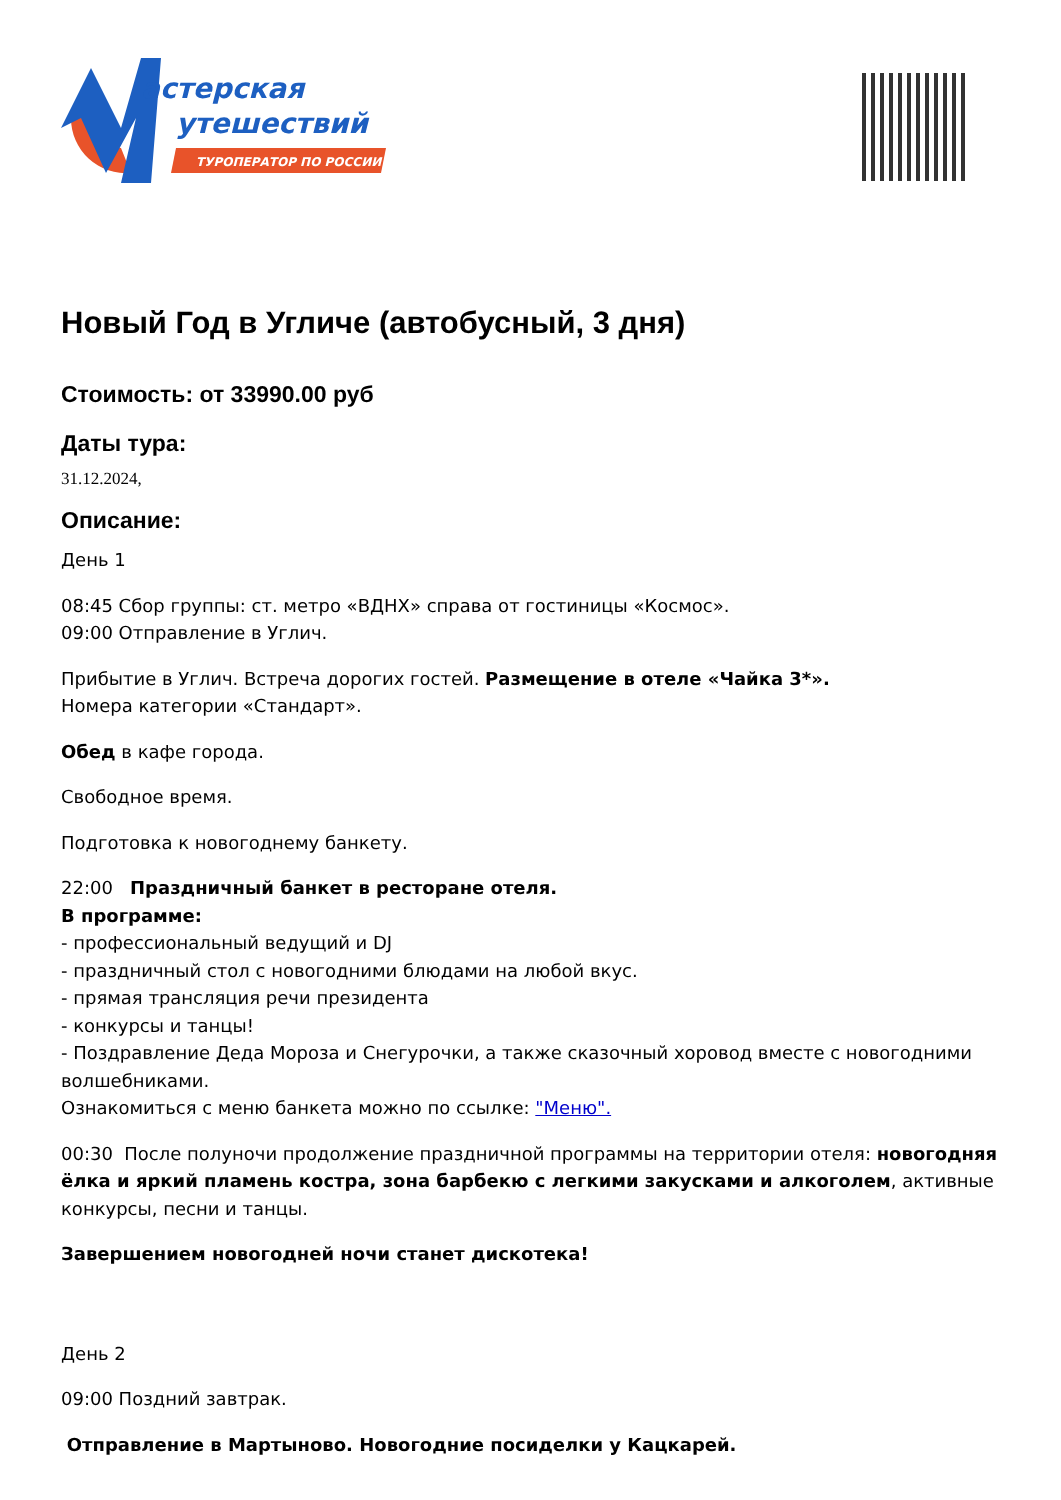астерская
утешествий
ТУРОПЕРАТОР ПО РОССИИ
Новый Год в Угличе (автобусный, 3 дня)
Стоимость: от 33990.00 руб
Даты тура:
31.12.2024,
Описание:
День 1
08:45 Сбор группы: ст. метро «ВДНХ» справа от гостиницы «Космос».
09:00 Отправление в Углич.
Прибытие в Углич. Встреча дорогих гостей. Размещение в отеле «Чайка 3*».
Номера категории «Стандарт».
Обед в кафе города.
Свободное время.
Подготовка к новогоднему банкету.
22:00 Праздничный банкет в ресторане отеля.
В программе:
- профессиональный ведущий и DJ
- праздничный стол с новогодними блюдами на любой вкус.
- прямая трансляция речи президента
- конкурсы и танцы!
- Поздравление Деда Мороза и Снегурочки, а также сказочный хоровод вместе с новогодними волшебниками.
Ознакомиться с меню банкета можно по ссылке: "Меню".
00:30 После полуночи продолжение праздничной программы на территории отеля: новогодняя ёлка и яркий пламень костра, зона барбекю с легкими закусками и алкоголем, активные конкурсы, песни и танцы.
Завершением новогодней ночи станет дискотека!
День 2
09:00 Поздний завтрак.
Отправление в Мартыново. Новогодние посиделки у Кацкарей.